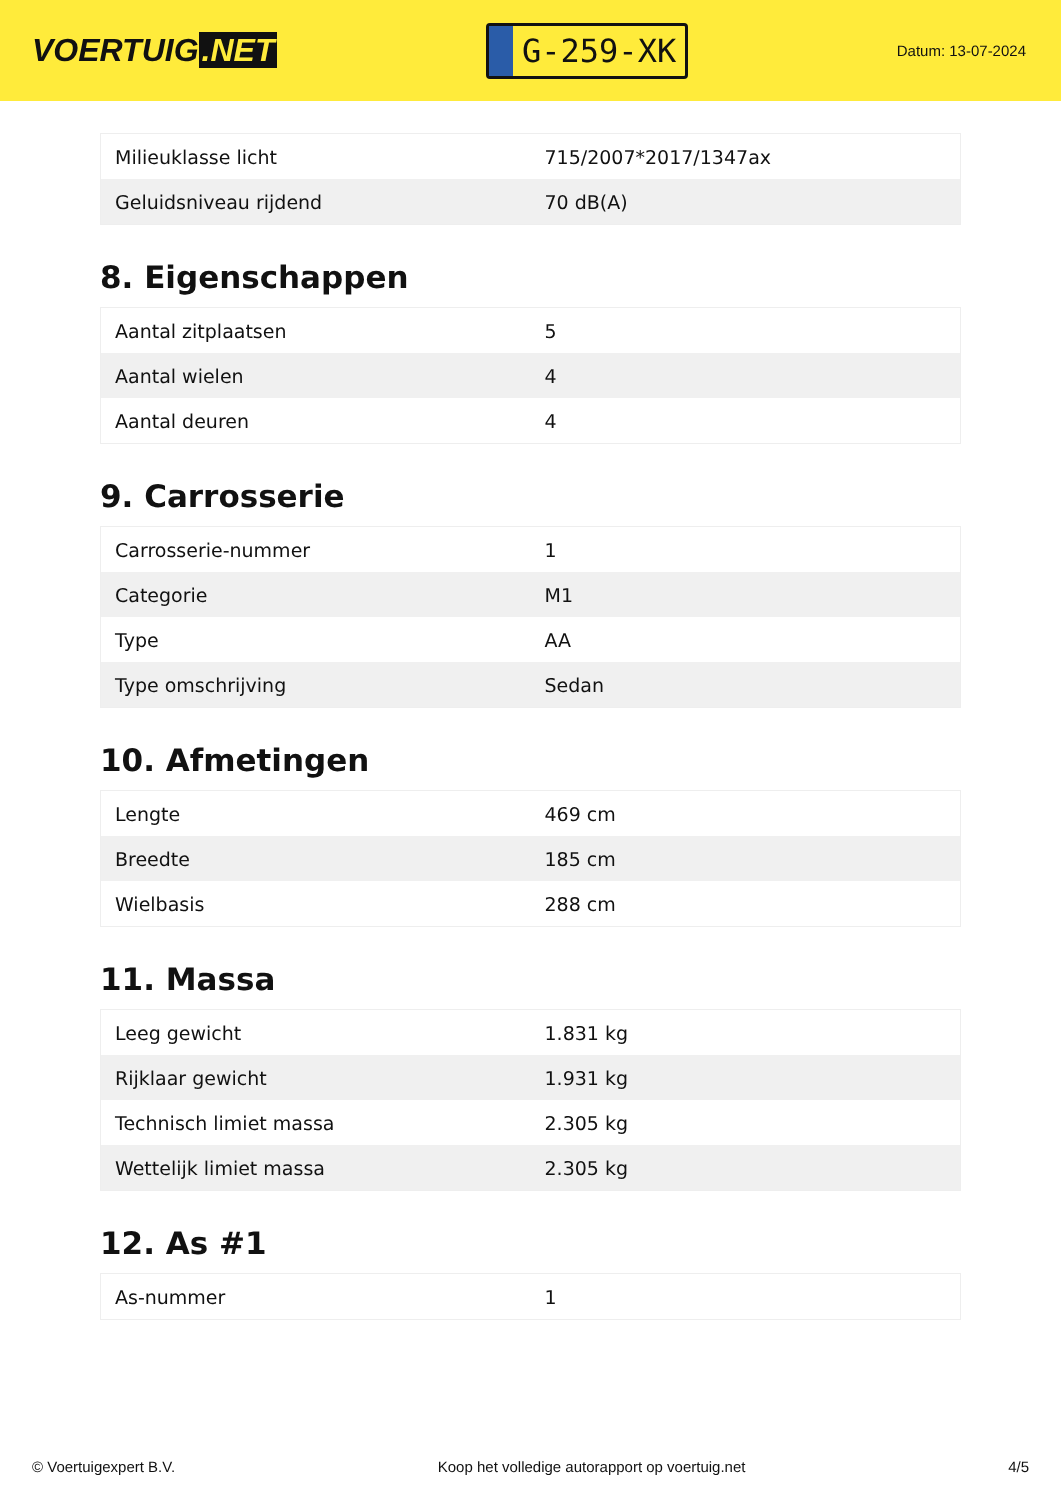VOERTUIG.NET
G-259-XK
Datum: 13-07-2024
| Milieuklasse licht | 715/2007*2017/1347ax |
| Geluidsniveau rijdend | 70 dB(A) |
8. Eigenschappen
| Aantal zitplaatsen | 5 |
| Aantal wielen | 4 |
| Aantal deuren | 4 |
9. Carrosserie
| Carrosserie-nummer | 1 |
| Categorie | M1 |
| Type | AA |
| Type omschrijving | Sedan |
10. Afmetingen
| Lengte | 469 cm |
| Breedte | 185 cm |
| Wielbasis | 288 cm |
11. Massa
| Leeg gewicht | 1.831 kg |
| Rijklaar gewicht | 1.931 kg |
| Technisch limiet massa | 2.305 kg |
| Wettelijk limiet massa | 2.305 kg |
12. As #1
| As-nummer | 1 |
© Voertuigexpert B.V. Koop het volledige autorapport op voertuig.net 4/5